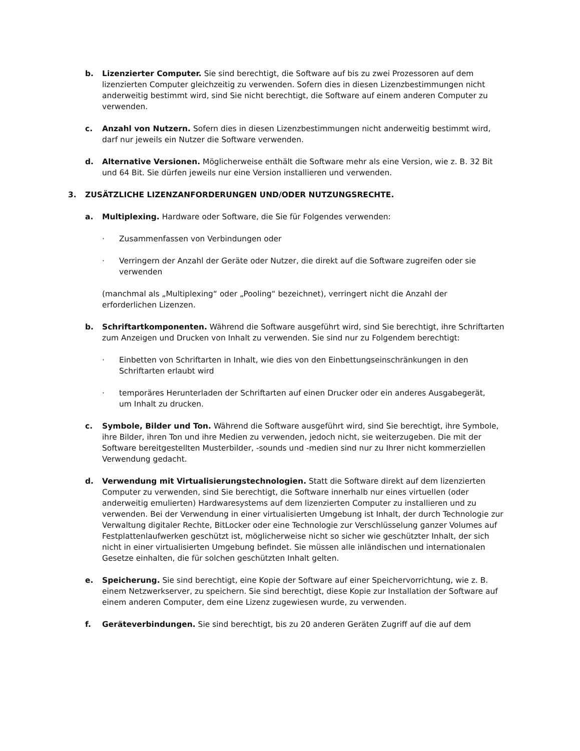b. Lizenzierter Computer. Sie sind berechtigt, die Software auf bis zu zwei Prozessoren auf dem lizenzierten Computer gleichzeitig zu verwenden. Sofern dies in diesen Lizenzbestimmungen nicht anderweitig bestimmt wird, sind Sie nicht berechtigt, die Software auf einem anderen Computer zu verwenden.
c. Anzahl von Nutzern. Sofern dies in diesen Lizenzbestimmungen nicht anderweitig bestimmt wird, darf nur jeweils ein Nutzer die Software verwenden.
d. Alternative Versionen. Möglicherweise enthält die Software mehr als eine Version, wie z. B. 32 Bit und 64 Bit. Sie dürfen jeweils nur eine Version installieren und verwenden.
3. ZUSÄTZLICHE LIZENZANFORDERUNGEN UND/ODER NUTZUNGSRECHTE.
a. Multiplexing. Hardware oder Software, die Sie für Folgendes verwenden:
· Zusammenfassen von Verbindungen oder
· Verringern der Anzahl der Geräte oder Nutzer, die direkt auf die Software zugreifen oder sie verwenden
(manchmal als „Multiplexing“ oder „Pooling“ bezeichnet), verringert nicht die Anzahl der erforderlichen Lizenzen.
b. Schriftartkomponenten. Während die Software ausgeführt wird, sind Sie berechtigt, ihre Schriftarten zum Anzeigen und Drucken von Inhalt zu verwenden. Sie sind nur zu Folgendem berechtigt:
· Einbetten von Schriftarten in Inhalt, wie dies von den Einbettungseinschränkungen in den Schriftarten erlaubt wird
· temporäres Herunterladen der Schriftarten auf einen Drucker oder ein anderes Ausgabegerät, um Inhalt zu drucken.
c. Symbole, Bilder und Ton. Während die Software ausgeführt wird, sind Sie berechtigt, ihre Symbole, ihre Bilder, ihren Ton und ihre Medien zu verwenden, jedoch nicht, sie weiterzugeben. Die mit der Software bereitgestellten Musterbilder, -sounds und -medien sind nur zu Ihrer nicht kommerziellen Verwendung gedacht.
d. Verwendung mit Virtualisierungstechnologien. Statt die Software direkt auf dem lizenzierten Computer zu verwenden, sind Sie berechtigt, die Software innerhalb nur eines virtuellen (oder anderweitig emulierten) Hardwaresystems auf dem lizenzierten Computer zu installieren und zu verwenden. Bei der Verwendung in einer virtualisierten Umgebung ist Inhalt, der durch Technologie zur Verwaltung digitaler Rechte, BitLocker oder eine Technologie zur Verschlüsselung ganzer Volumes auf Festplattenlaufwerken geschützt ist, möglicherweise nicht so sicher wie geschützter Inhalt, der sich nicht in einer virtualisierten Umgebung befindet. Sie müssen alle inländischen und internationalen Gesetze einhalten, die für solchen geschützten Inhalt gelten.
e. Speicherung. Sie sind berechtigt, eine Kopie der Software auf einer Speichervorrichtung, wie z. B. einem Netzwerkserver, zu speichern. Sie sind berechtigt, diese Kopie zur Installation der Software auf einem anderen Computer, dem eine Lizenz zugewiesen wurde, zu verwenden.
f. Geräteverbindungen. Sie sind berechtigt, bis zu 20 anderen Geräten Zugriff auf die auf dem